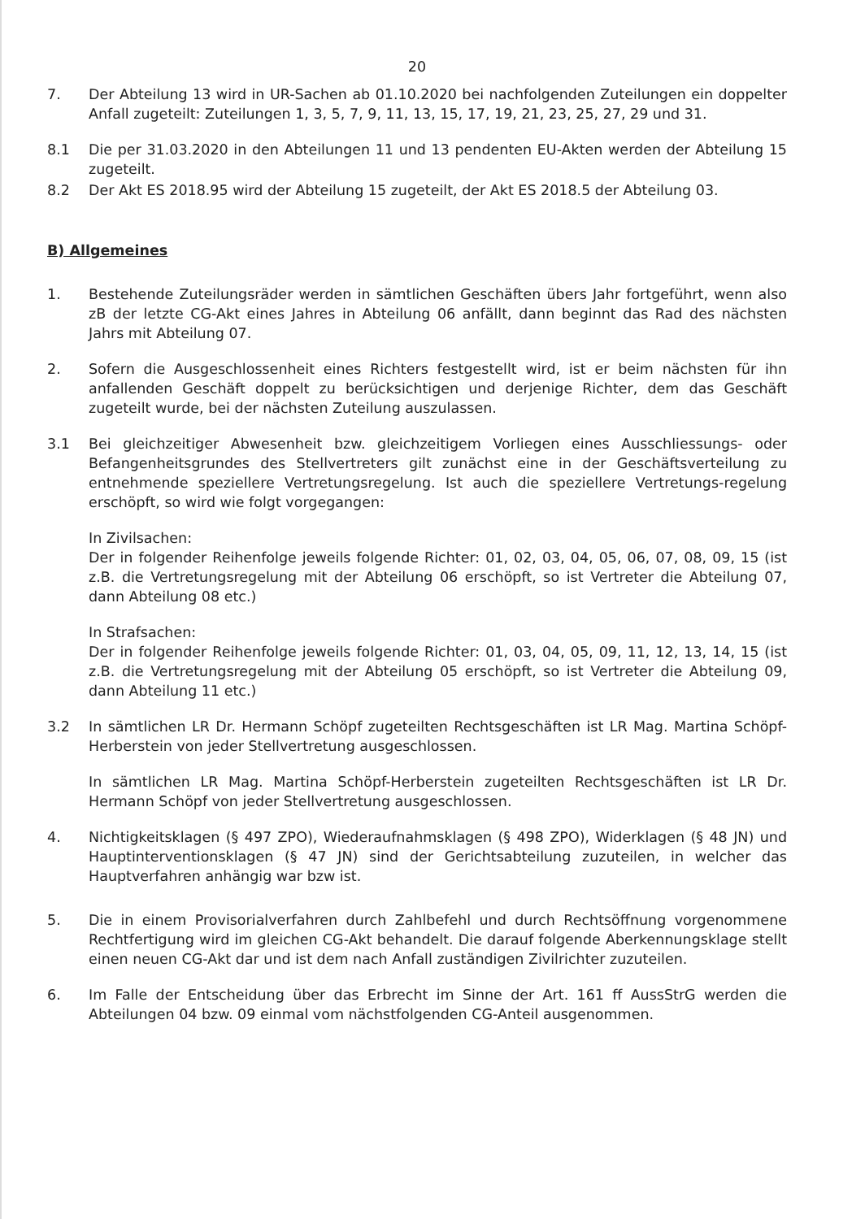20
7. Der Abteilung 13 wird in UR-Sachen ab 01.10.2020 bei nachfolgenden Zuteilungen ein doppelter Anfall zugeteilt: Zuteilungen 1, 3, 5, 7, 9, 11, 13, 15, 17, 19, 21, 23, 25, 27, 29 und 31.
8.1 Die per 31.03.2020 in den Abteilungen 11 und 13 pendenten EU-Akten werden der Abteilung 15 zugeteilt.
8.2 Der Akt ES 2018.95 wird der Abteilung 15 zugeteilt, der Akt ES 2018.5 der Abteilung 03.
B) Allgemeines
1. Bestehende Zuteilungsräder werden in sämtlichen Geschäften übers Jahr fortgeführt, wenn also zB der letzte CG-Akt eines Jahres in Abteilung 06 anfällt, dann beginnt das Rad des nächsten Jahrs mit Abteilung 07.
2. Sofern die Ausgeschlossenheit eines Richters festgestellt wird, ist er beim nächsten für ihn anfallenden Geschäft doppelt zu berücksichtigen und derjenige Richter, dem das Geschäft zugeteilt wurde, bei der nächsten Zuteilung auszulassen.
3.1 Bei gleichzeitiger Abwesenheit bzw. gleichzeitigem Vorliegen eines Ausschliessungs- oder Befangenheitsgrundes des Stellvertreters gilt zunächst eine in der Geschäftsverteilung zu entnehmende speziellere Vertretungsregelung. Ist auch die speziellere Vertretungs-regelung erschöpft, so wird wie folgt vorgegangen:
In Zivilsachen:
Der in folgender Reihenfolge jeweils folgende Richter: 01, 02, 03, 04, 05, 06, 07, 08, 09, 15 (ist z.B. die Vertretungsregelung mit der Abteilung 06 erschöpft, so ist Vertreter die Abteilung 07, dann Abteilung 08 etc.)
In Strafsachen:
Der in folgender Reihenfolge jeweils folgende Richter: 01, 03, 04, 05, 09, 11, 12, 13, 14, 15 (ist z.B. die Vertretungsregelung mit der Abteilung 05 erschöpft, so ist Vertreter die Abteilung 09, dann Abteilung 11 etc.)
3.2 In sämtlichen LR Dr. Hermann Schöpf zugeteilten Rechtsgeschäften ist LR Mag. Martina Schöpf-Herberstein von jeder Stellvertretung ausgeschlossen.
In sämtlichen LR Mag. Martina Schöpf-Herberstein zugeteilten Rechtsgeschäften ist LR Dr. Hermann Schöpf von jeder Stellvertretung ausgeschlossen.
4. Nichtigkeitsklagen (§ 497 ZPO), Wiederaufnahmsklagen (§ 498 ZPO), Widerklagen (§ 48 JN) und Hauptinterventionsklagen (§ 47 JN) sind der Gerichtsabteilung zuzuteilen, in welcher das Hauptverfahren anhängig war bzw ist.
5. Die in einem Provisorialverfahren durch Zahlbefehl und durch Rechtsöffnung vorgenommene Rechtfertigung wird im gleichen CG-Akt behandelt. Die darauf folgende Aberkennungsklage stellt einen neuen CG-Akt dar und ist dem nach Anfall zuständigen Zivilrichter zuzuteilen.
6. Im Falle der Entscheidung über das Erbrecht im Sinne der Art. 161 ff AussStrG werden die Abteilungen 04 bzw. 09 einmal vom nächstfolgenden CG-Anteil ausgenommen.